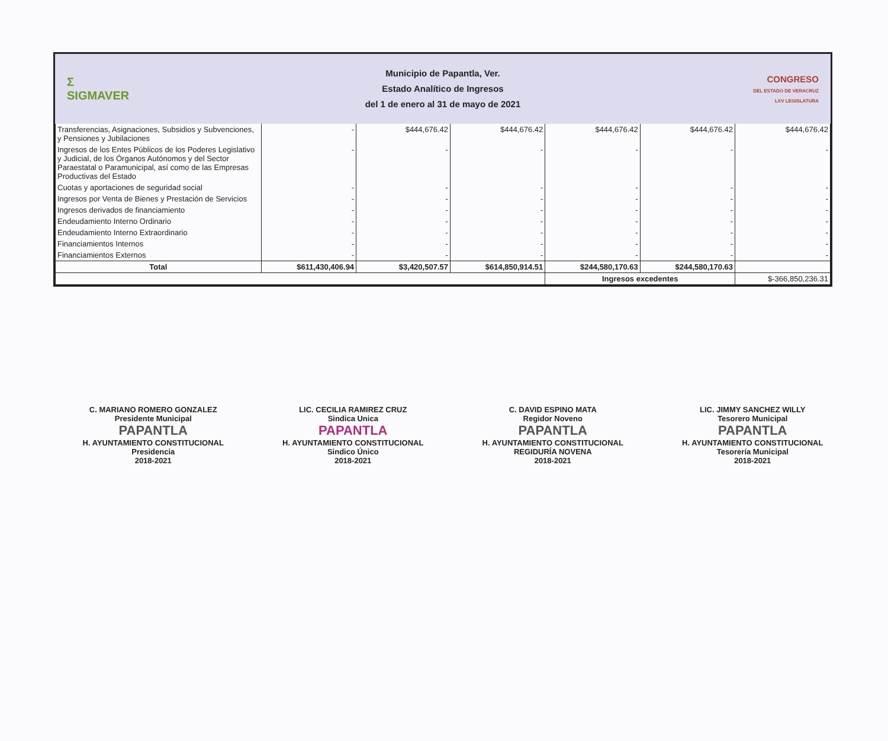Σ
SIGMAVER
Municipio de Papantla, Ver.
Estado Analítico de Ingresos
del 1 de enero al 31 de mayo de 2021
CONGRESO
DEL ESTADO DE VERACRUZ
LXV LEGISLATURA
| Transferencias, Asignaciones, Subsidios y Subvenciones, y Pensiones y Jubilaciones | - | $444,676.42 | $444,676.42 | $444,676.42 | $444,676.42 | $444,676.42 |
| Ingresos de los Entes Públicos de los Poderes Legislativo y Judicial, de los Órganos Autónomos y del Sector Paraestatal o Paramunicipal, así como de las Empresas Productivas del Estado | - | - | - | - | - | - |
| Cuotas y aportaciones de seguridad social | - | - | - | - | - | - |
| Ingresos por Venta de Bienes y Prestación de Servicios | - | - | - | - | - | - |
| Ingresos derivados de financiamiento | - | - | - | - | - | - |
| Endeudamiento Interno Ordinario | - | - | - | - | - | - |
| Endeudamiento Interno Extraordinario | - | - | - | - | - | - |
| Financiamientos Internos | - | - | - | - | - | - |
| Financiamientos Externos | - | - | - | - | - | - |
| Total | $611,430,406.94 | $3,420,507.57 | $614,850,914.51 | $244,580,170.63 | $244,580,170.63 | |
| | | | | Ingresos excedentes | | $-366,850,236.31 |
C. MARIANO ROMERO GONZALEZ
Presidente Municipal
PAPANTLA
H. AYUNTAMIENTO CONSTITUCIONAL
Presidencia
2018-2021
LIC. CECILIA RAMIREZ CRUZ
Sindica Unica
PAPANTLA
H. AYUNTAMIENTO CONSTITUCIONAL
Sindico Único
2018-2021
C. DAVID ESPINO MATA
Regidor Noveno
PAPANTLA
H. AYUNTAMIENTO CONSTITUCIONAL
REGIDURÍA NOVENA
2018-2021
LIC. JIMMY SANCHEZ WILLY
Tesorero Municipal
PAPANTLA
H. AYUNTAMIENTO CONSTITUCIONAL
Tesorería Municipal
2018-2021